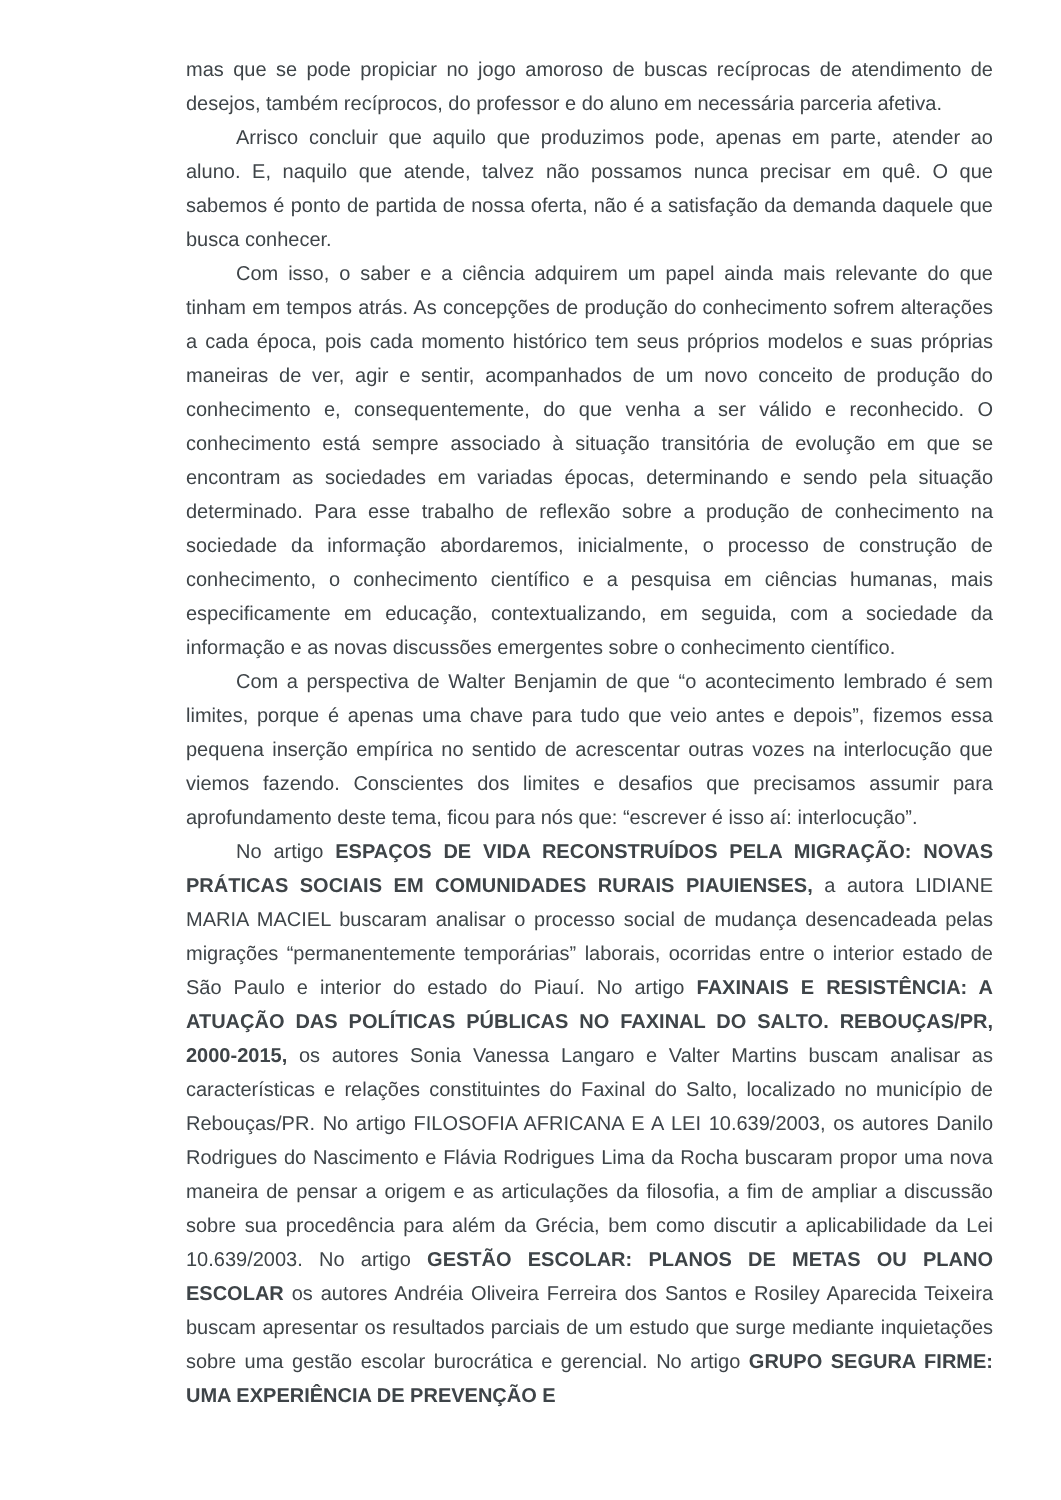mas que se pode propiciar no jogo amoroso de buscas recíprocas de atendimento de desejos, também recíprocos, do professor e do aluno em necessária parceria afetiva.
Arrisco concluir que aquilo que produzimos pode, apenas em parte, atender ao aluno. E, naquilo que atende, talvez não possamos nunca precisar em quê. O que sabemos é ponto de partida de nossa oferta, não é a satisfação da demanda daquele que busca conhecer.
Com isso, o saber e a ciência adquirem um papel ainda mais relevante do que tinham em tempos atrás. As concepções de produção do conhecimento sofrem alterações a cada época, pois cada momento histórico tem seus próprios modelos e suas próprias maneiras de ver, agir e sentir, acompanhados de um novo conceito de produção do conhecimento e, consequentemente, do que venha a ser válido e reconhecido. O conhecimento está sempre associado à situação transitória de evolução em que se encontram as sociedades em variadas épocas, determinando e sendo pela situação determinado. Para esse trabalho de reflexão sobre a produção de conhecimento na sociedade da informação abordaremos, inicialmente, o processo de construção de conhecimento, o conhecimento científico e a pesquisa em ciências humanas, mais especificamente em educação, contextualizando, em seguida, com a sociedade da informação e as novas discussões emergentes sobre o conhecimento científico.
Com a perspectiva de Walter Benjamin de que “o acontecimento lembrado é sem limites, porque é apenas uma chave para tudo que veio antes e depois”, fizemos essa pequena inserção empírica no sentido de acrescentar outras vozes na interlocução que viemos fazendo. Conscientes dos limites e desafios que precisamos assumir para aprofundamento deste tema, ficou para nós que: “escrever é isso aí: interlocução”.
No artigo ESPAÇOS DE VIDA RECONSTRUÍDOS PELA MIGRAÇÃO: NOVAS PRÁTICAS SOCIAIS EM COMUNIDADES RURAIS PIAUIENSES, a autora LIDIANE MARIA MACIEL buscaram analisar o processo social de mudança desencadeada pelas migrações “permanentemente temporárias” laborais, ocorridas entre o interior estado de São Paulo e interior do estado do Piauí. No artigo FAXINAIS E RESISTÊNCIA: A ATUAÇÃO DAS POLÍTICAS PÚBLICAS NO FAXINAL DO SALTO. REBOUÇAS/PR, 2000-2015, os autores Sonia Vanessa Langaro e Valter Martins buscam analisar as características e relações constituintes do Faxinal do Salto, localizado no município de Rebouças/PR. No artigo FILOSOFIA AFRICANA E A LEI 10.639/2003, os autores Danilo Rodrigues do Nascimento e Flávia Rodrigues Lima da Rocha buscaram propor uma nova maneira de pensar a origem e as articulações da filosofia, a fim de ampliar a discussão sobre sua procedência para além da Grécia, bem como discutir a aplicabilidade da Lei 10.639/2003. No artigo GESTÃO ESCOLAR: PLANOS DE METAS OU PLANO ESCOLAR os autores Andréia Oliveira Ferreira dos Santos e Rosiley Aparecida Teixeira buscam apresentar os resultados parciais de um estudo que surge mediante inquietações sobre uma gestão escolar burocrática e gerencial. No artigo GRUPO SEGURA FIRME: UMA EXPERIÊNCIA DE PREVENÇÃO E